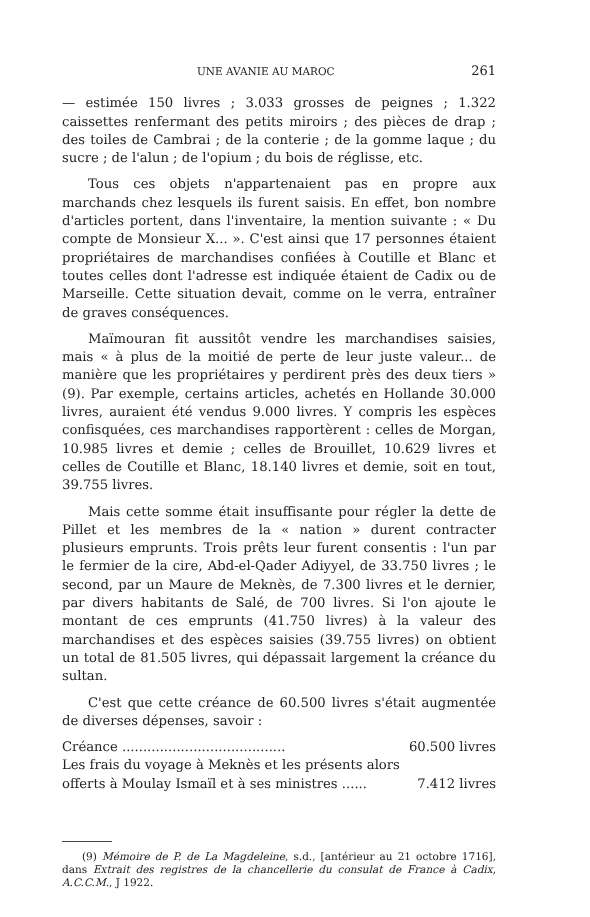UNE AVANIE AU MAROC 261
— estimée 150 livres ; 3.033 grosses de peignes ; 1.322 caissettes renfermant des petits miroirs ; des pièces de drap ; des toiles de Cambrai ; de la conterie ; de la gomme laque ; du sucre ; de l'alun ; de l'opium ; du bois de réglisse, etc.
Tous ces objets n'appartenaient pas en propre aux marchands chez lesquels ils furent saisis. En effet, bon nombre d'articles portent, dans l'inventaire, la mention suivante : « Du compte de Monsieur X... ». C'est ainsi que 17 personnes étaient propriétaires de marchandises confiées à Coutille et Blanc et toutes celles dont l'adresse est indiquée étaient de Cadix ou de Marseille. Cette situation devait, comme on le verra, entraîner de graves conséquences.
Maïmouran fit aussitôt vendre les marchandises saisies, mais « à plus de la moitié de perte de leur juste valeur... de manière que les propriétaires y perdirent près des deux tiers » (9). Par exemple, certains articles, achetés en Hollande 30.000 livres, auraient été vendus 9.000 livres. Y compris les espèces confisquées, ces marchandises rapportèrent : celles de Morgan, 10.985 livres et demie ; celles de Brouillet, 10.629 livres et celles de Coutille et Blanc, 18.140 livres et demie, soit en tout, 39.755 livres.
Mais cette somme était insuffisante pour régler la dette de Pillet et les membres de la « nation » durent contracter plusieurs emprunts. Trois prêts leur furent consentis : l'un par le fermier de la cire, Abd-el-Qader Adiyyel, de 33.750 livres ; le second, par un Maure de Meknès, de 7.300 livres et le dernier, par divers habitants de Salé, de 700 livres. Si l'on ajoute le montant de ces emprunts (41.750 livres) à la valeur des marchandises et des espèces saisies (39.755 livres) on obtient un total de 81.505 livres, qui dépassait largement la créance du sultan.
C'est que cette créance de 60.500 livres s'était augmentée de diverses dépenses, savoir :
Créance ....................................... 60.500 livres
Les frais du voyage à Meknès et les présents alors
offerts à Moulay Ismaïl et à ses ministres ...... 7.412 livres
(9) Mémoire de P. de La Magdeleine, s.d., [antérieur au 21 octobre 1716], dans Extrait des registres de la chancellerie du consulat de France à Cadix, A.C.C.M., J 1922.